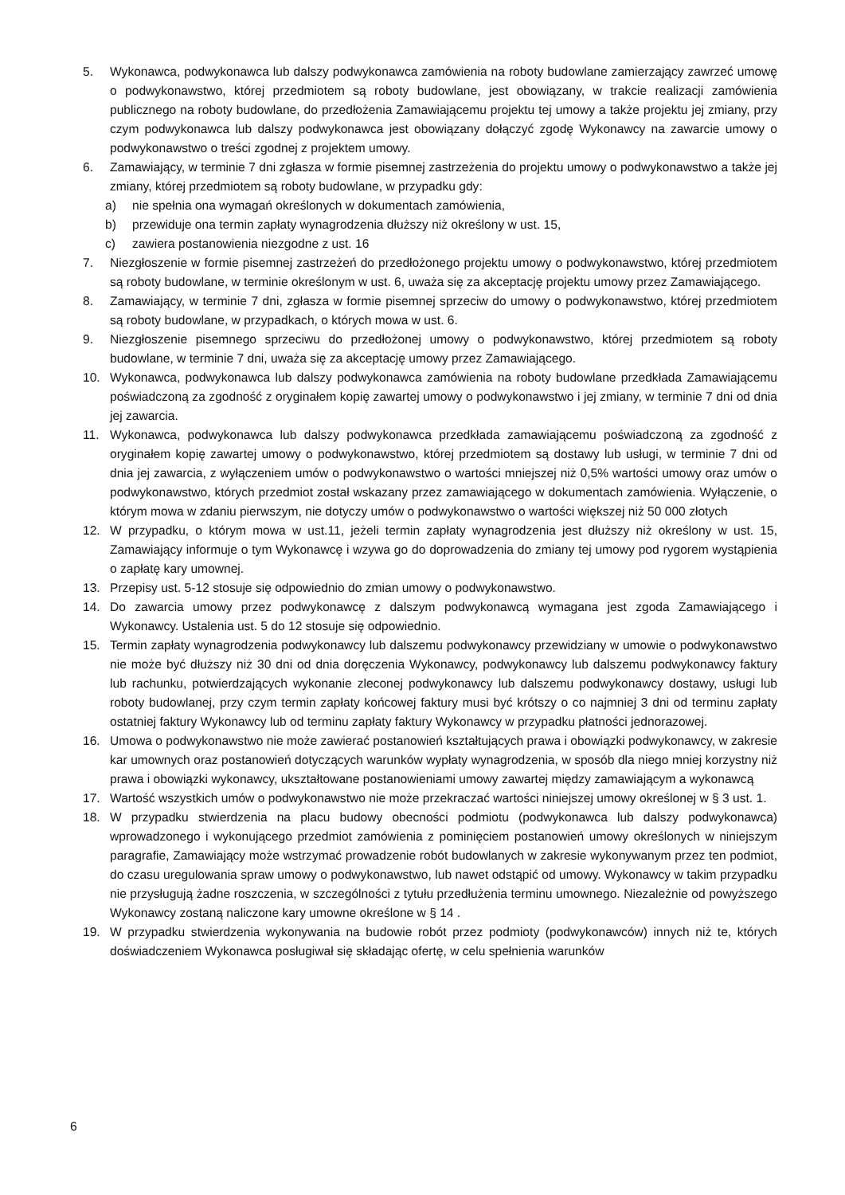5. Wykonawca, podwykonawca lub dalszy podwykonawca zamówienia na roboty budowlane zamierzający zawrzeć umowę o podwykonawstwo, której przedmiotem są roboty budowlane, jest obowiązany, w trakcie realizacji zamówienia publicznego na roboty budowlane, do przedłożenia Zamawiającemu projektu tej umowy a także projektu jej zmiany, przy czym podwykonawca lub dalszy podwykonawca jest obowiązany dołączyć zgodę Wykonawcy na zawarcie umowy o podwykonawstwo o treści zgodnej z projektem umowy.
6. Zamawiający, w terminie 7 dni zgłasza w formie pisemnej zastrzeżenia do projektu umowy o podwykonawstwo a także jej zmiany, której przedmiotem są roboty budowlane, w przypadku gdy:
a) nie spełnia ona wymagań określonych w dokumentach zamówienia,
b) przewiduje ona termin zapłaty wynagrodzenia dłuższy niż określony w ust. 15,
c) zawiera postanowienia niezgodne z ust. 16
7. Niezgłoszenie w formie pisemnej zastrzeżeń do przedłożonego projektu umowy o podwykonawstwo, której przedmiotem są roboty budowlane, w terminie określonym w ust. 6, uważa się za akceptację projektu umowy przez Zamawiającego.
8. Zamawiający, w terminie 7 dni, zgłasza w formie pisemnej sprzeciw do umowy o podwykonawstwo, której przedmiotem są roboty budowlane, w przypadkach, o których mowa w ust. 6.
9. Niezgłoszenie pisemnego sprzeciwu do przedłożonej umowy o podwykonawstwo, której przedmiotem są roboty budowlane, w terminie 7 dni, uważa się za akceptację umowy przez Zamawiającego.
10. Wykonawca, podwykonawca lub dalszy podwykonawca zamówienia na roboty budowlane przedkłada Zamawiającemu poświadczoną za zgodność z oryginałem kopię zawartej umowy o podwykonawstwo i jej zmiany, w terminie 7 dni od dnia jej zawarcia.
11. Wykonawca, podwykonawca lub dalszy podwykonawca przedkłada zamawiającemu poświadczoną za zgodność z oryginałem kopię zawartej umowy o podwykonawstwo, której przedmiotem są dostawy lub usługi, w terminie 7 dni od dnia jej zawarcia, z wyłączeniem umów o podwykonawstwo o wartości mniejszej niż 0,5% wartości umowy oraz umów o podwykonawstwo, których przedmiot został wskazany przez zamawiającego w dokumentach zamówienia. Wyłączenie, o którym mowa w zdaniu pierwszym, nie dotyczy umów o podwykonawstwo o wartości większej niż 50 000 złotych
12. W przypadku, o którym mowa w ust.11, jeżeli termin zapłaty wynagrodzenia jest dłuższy niż określony w ust. 15, Zamawiający informuje o tym Wykonawcę i wzywa go do doprowadzenia do zmiany tej umowy pod rygorem wystąpienia o zapłatę kary umownej.
13. Przepisy ust. 5-12 stosuje się odpowiednio do zmian umowy o podwykonawstwo.
14. Do zawarcia umowy przez podwykonawcę z dalszym podwykonawcą wymagana jest zgoda Zamawiającego i Wykonawcy. Ustalenia ust. 5 do 12 stosuje się odpowiednio.
15. Termin zapłaty wynagrodzenia podwykonawcy lub dalszemu podwykonawcy przewidziany w umowie o podwykonawstwo nie może być dłuższy niż 30 dni od dnia doręczenia Wykonawcy, podwykonawcy lub dalszemu podwykonawcy faktury lub rachunku, potwierdzających wykonanie zleconej podwykonawcy lub dalszemu podwykonawcy dostawy, usługi lub roboty budowlanej, przy czym termin zapłaty końcowej faktury musi być krótszy o co najmniej 3 dni od terminu zapłaty ostatniej faktury Wykonawcy lub od terminu zapłaty faktury Wykonawcy w przypadku płatności jednorazowej.
16. Umowa o podwykonawstwo nie może zawierać postanowień kształtujących prawa i obowiązki podwykonawcy, w zakresie kar umownych oraz postanowień dotyczących warunków wypłaty wynagrodzenia, w sposób dla niego mniej korzystny niż prawa i obowiązki wykonawcy, ukształtowane postanowieniami umowy zawartej między zamawiającym a wykonawcą
17. Wartość wszystkich umów o podwykonawstwo nie może przekraczać wartości niniejszej umowy określonej w § 3 ust. 1.
18. W przypadku stwierdzenia na placu budowy obecności podmiotu (podwykonawca lub dalszy podwykonawca) wprowadzonego i wykonującego przedmiot zamówienia z pominięciem postanowień umowy określonych w niniejszym paragrafie, Zamawiający może wstrzymać prowadzenie robót budowlanych w zakresie wykonywanym przez ten podmiot, do czasu uregulowania spraw umowy o podwykonawstwo, lub nawet odstąpić od umowy. Wykonawcy w takim przypadku nie przysługują żadne roszczenia, w szczególności z tytułu przedłużenia terminu umownego. Niezależnie od powyższego Wykonawcy zostaną naliczone kary umowne określone w § 14 .
19. W przypadku stwierdzenia wykonywania na budowie robót przez podmioty (podwykonawców) innych niż te, których doświadczeniem Wykonawca posługiwał się składając ofertę, w celu spełnienia warunków
6